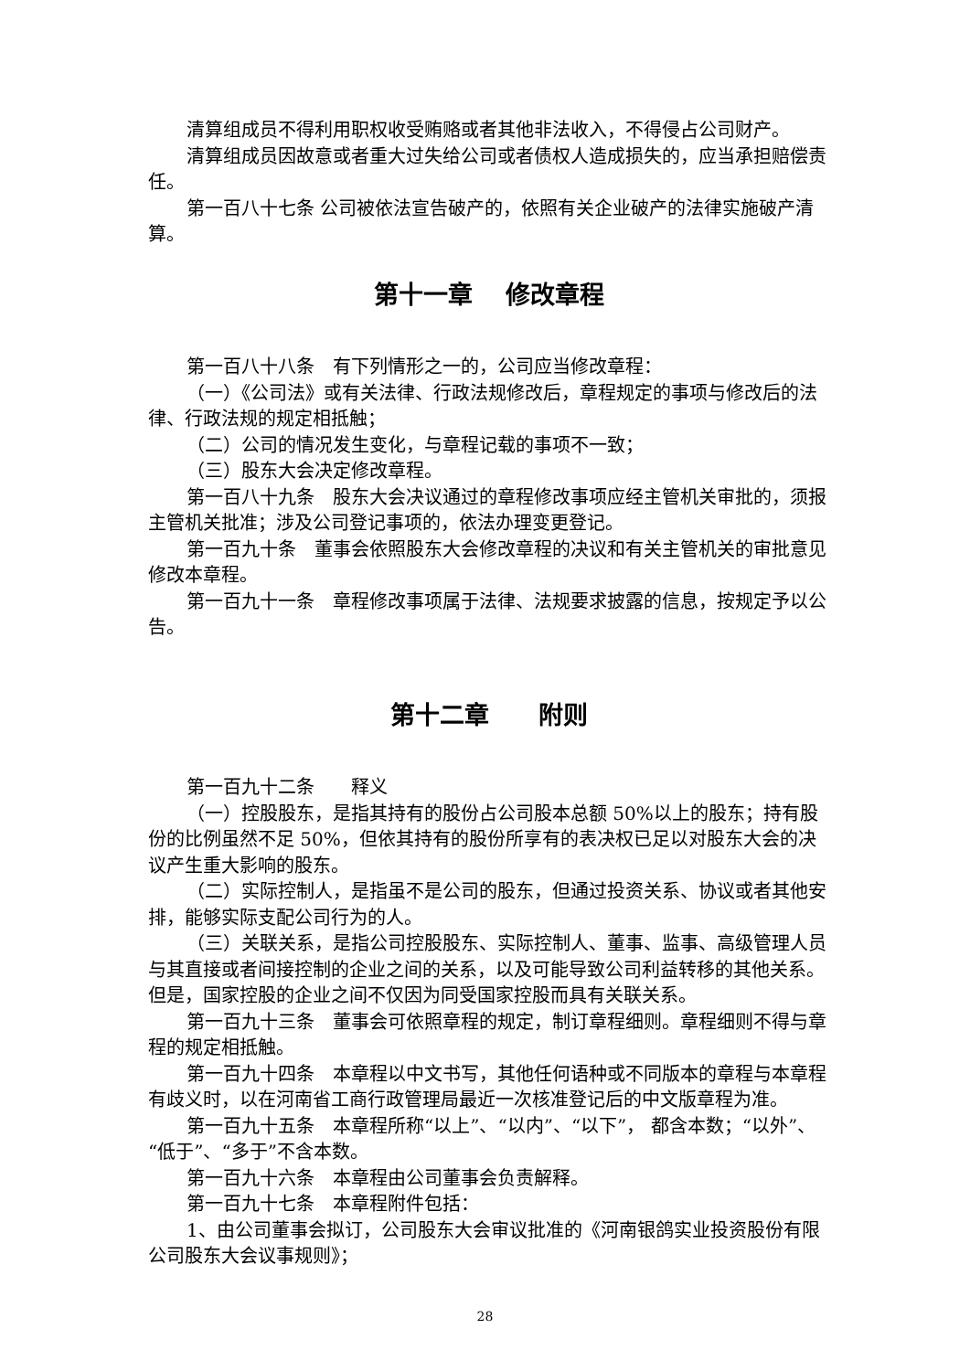清算组成员不得利用职权收受贿赂或者其他非法收入，不得侵占公司财产。
清算组成员因故意或者重大过失给公司或者债权人造成损失的，应当承担赔偿责任。
第一百八十七条 公司被依法宣告破产的，依照有关企业破产的法律实施破产清算。
第十一章　 修改章程
第一百八十八条　有下列情形之一的，公司应当修改章程：
（一）《公司法》或有关法律、行政法规修改后，章程规定的事项与修改后的法律、行政法规的规定相抵触；
（二）公司的情况发生变化，与章程记载的事项不一致；
（三）股东大会决定修改章程。
第一百八十九条　股东大会决议通过的章程修改事项应经主管机关审批的，须报主管机关批准；涉及公司登记事项的，依法办理变更登记。
第一百九十条　董事会依照股东大会修改章程的决议和有关主管机关的审批意见修改本章程。
第一百九十一条　章程修改事项属于法律、法规要求披露的信息，按规定予以公告。
第十二章　　附则
第一百九十二条　　释义
（一）控股股东，是指其持有的股份占公司股本总额 50%以上的股东；持有股份的比例虽然不足 50%，但依其持有的股份所享有的表决权已足以对股东大会的决议产生重大影响的股东。
（二）实际控制人，是指虽不是公司的股东，但通过投资关系、协议或者其他安排，能够实际支配公司行为的人。
（三）关联关系，是指公司控股股东、实际控制人、董事、监事、高级管理人员与其直接或者间接控制的企业之间的关系，以及可能导致公司利益转移的其他关系。但是，国家控股的企业之间不仅因为同受国家控股而具有关联关系。
第一百九十三条　董事会可依照章程的规定，制订章程细则。章程细则不得与章程的规定相抵触。
第一百九十四条　本章程以中文书写，其他任何语种或不同版本的章程与本章程有歧义时，以在河南省工商行政管理局最近一次核准登记后的中文版章程为准。
第一百九十五条　本章程所称“以上”、“以内”、“以下”， 都含本数；“以外”、“低于”、“多于”不含本数。
第一百九十六条　本章程由公司董事会负责解释。
第一百九十七条　本章程附件包括：
1、由公司董事会拟订，公司股东大会审议批准的《河南银鸽实业投资股份有限公司股东大会议事规则》；
28